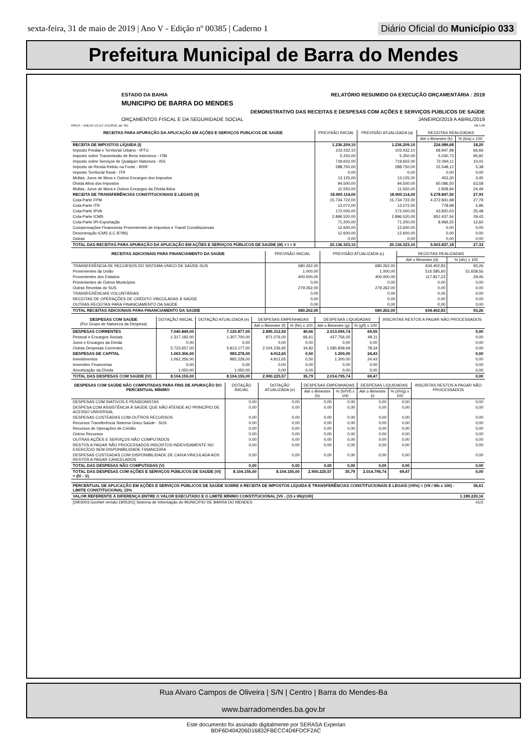sexta-feira, 31 de maio de 2019 | Ano V - Edição nº 00385 | Caderno 1 Diário Oficial do Município 033
Prefeitura Municipal de Barra do Mendes
ESTADO DA BAHIA RELATÓRIO RESUMIDO DA EXECUÇÃO ORÇAMENTÁRIA : 2019
MUNICIPIO DE BARRA DO MENDES
DEMONSTRATIVO DAS RECEITAS E DESPESAS COM AÇÕES E SERVIÇOS PÚBLICOS DE SAÚDE
ORÇAMENTOS FISCAL E DA SEGURIDADE SOCIAL JANEIRO/2019 A ABRIL/2019
RREO – ANEXO 12 (LC 141/2012, art. 35) R$ 1,00
| RECEITAS PARA APURAÇÃO DA APLICAÇÃO EM AÇÕES E SERVIÇOS PÚBLICOS DE SAÚDE | PREVISÃO INICIAL | PREVISÃO ATUALIZADA (a) | RECEITAS REALIZADAS | |
| --- | --- | --- | --- | --- |
| | | | Até o Bimestre (b) | % (b/a) x 100 |
| RECEITA DE IMPOSTOS LÍQUIDA (I) | 1.236.209,10 | 1.236.209,10 | 224.989,68 | 18,20 |
| Imposto Predial e Territorial Urbano - IPTU | 103.432,10 | 103.432,10 | 68.947,98 | 66,66 |
| Imposto sobre Transmissão de Bens Intervivos - ITBI | 5.250,00 | 5.250,00 | 5.030,73 | 95,82 |
| Imposto sobre Serviços de Qualquer Natureza - ISS | 719.602,00 | 719.602,00 | 72.094,11 | 10,02 |
| Imposto de Renda Retido na Fonte - IRRF | 288.750,00 | 288.750,00 | 15.548,12 | 5,38 |
| Imposto Territorial Rural - ITR | 0,00 | 0,00 | 0,00 | 0,00 |
| Multas, Juros de Mora e Outros Encargos dos Impostos | 13.125,00 | 13.125,00 | 453,30 | 3,45 |
| Dívida Ativa dos Impostos | 94.500,00 | 94.500,00 | 60.086,50 | 63,58 |
| Multas, Juros de Mora e Outros Encargos da Dívida Ativa | 11.550,00 | 11.550,00 | 2.828,94 | 24,49 |
| RECEITA DE TRANSFERÊNCIAS CONSTITUCIONAIS E LEGAIS (II) | 18.900.114,00 | 18.900.114,00 | 5.278.847,50 | 27,93 |
| Cota-Parte FPM | 15.734.722,00 | 15.734.722,00 | 4.372.841,68 | 27,79 |
| Cota-Parte ITR | 13.072,00 | 13.072,00 | 778,98 | 5,96 |
| Cota-Parte IPVA | 172.000,00 | 172.000,00 | 43.820,03 | 25,48 |
| Cota-Parte ICMS | 2.896.520,00 | 2.896.520,00 | 852.437,56 | 29,43 |
| Cota-Parte IPI-Exportação | 71.200,00 | 71.200,00 | 8.969,25 | 12,60 |
| Compensações Financeiras Provenientes de Impostos e Transf Constitucionais | 12.600,00 | 12.600,00 | 0,00 | 0,00 |
| Desoneração ICMS (LC 87/96) | 12.600,00 | 12.600,00 | 0,00 | 0,00 |
| Outras | 0,00 | 0,00 | 0,00 | 0,00 |
| TOTAL DAS RECEITAS PARA APURAÇÃO DA APLICAÇÃO EM AÇÕES E SERVIÇOS PÚBLICOS DE SAÚDE (III) = I + II | 20.136.323,10 | 20.136.323,10 | 5.503.837,18 | 27,33 |
| RECEITAS ADICIONAIS PARA FINANCIAMENTO DA SAÚDE | PREVISÃO INICIAL | PREVISÃO ATUALIZADA (c) | RECEITAS REALIZADAS | |
| --- | --- | --- | --- | --- |
| | | | Até o Bimestre (d) | % (d/c) x 100 |
| TRANSFERÊNCIA DE RECURSOS DO SISTEMA ÚNICO DE SAÚDE-SUS | 680.262,00 | 680.262,00 | 634.402,83 | 93,26 |
| Provenientes da União | 1.000,00 | 1.000,00 | 516.585,60 | 51.658,56 |
| Provenientes dos Estados | 400.000,00 | 400.000,00 | 117.817,23 | 29,45 |
| Provenientes de Outros Municípios | 0,00 | 0,00 | 0,00 | 0,00 |
| Outras Receitas do SUS | 279.262,00 | 279.262,00 | 0,00 | 0,00 |
| TRANSFERÊNCIAS VOLUNTÁRIAS | 0,00 | 0,00 | 0,00 | 0,00 |
| RECEITAS DE OPERAÇÕES DE CRÉDITO VINCULADAS À SAÚDE | 0,00 | 0,00 | 0,00 | 0,00 |
| OUTRAS RECEITAS PARA FINANCIAMENTO DA SAÚDE | 0,00 | 0,00 | 0,00 | 0,00 |
| TOTAL RECEITAS ADICIONAIS PARA FINANCIAMENTO DA SAÚDE | 680.262,00 | 680.262,00 | 634.402,83 | 93,26 |
| DESPESAS COM SAÚDE (Por Grupo de Natureza da Despesa) | DOTAÇÃO INICIAL | DOTAÇÃO ATUALIZADA (e) | DESPESAS EMPENHADAS | | DESPESAS LIQUIDADAS | | INSCRITAS RESTOS A PAGAR NÃO PROCESSADOS |
| --- | --- | --- | --- | --- | --- | --- | --- |
| | | | Até o Bimestre (f) | % (f/e) x 100 | Até o Bimestre (g) | % (g/f) x 100 | |
| DESPESAS CORRENTES | 7.040.849,00 | 7.120.877,00 | 2.895.312,92 | 40,66 | 2.013.595,74 | 69,55 | 0,00 |
| Pessoal e Encargos Sociais | 1.317.192,00 | 1.307.700,00 | 871.076,00 | 66,61 | 427.756,05 | 49,11 | 0,00 |
| Juros e Encargos da Dívida | 0,00 | 0,00 | 0,00 | 0,00 | 0,00 | 0,00 | 0,00 |
| Outras Despesas Correntes | 5.723.657,00 | 5.813.177,00 | 2.024.236,92 | 34,82 | 1.585.839,69 | 78,34 | 0,00 |
| DESPESAS DE CAPITAL | 1.063.306,00 | 983.278,00 | 4.912,65 | 0,50 | 1.200,00 | 24,43 | 0,00 |
| Investimentos | 1.062.256,00 | 982.228,00 | 4.912,65 | 0,50 | 1.200,00 | 24,43 | 0,00 |
| Inversões Financeiras | 0,00 | 0,00 | 0,00 | 0,00 | 0,00 | 0,00 | 0,00 |
| Amortização da Dívida | 1.050,00 | 1.050,00 | 0,00 | 0,00 | 0,00 | 0,00 | 0,00 |
| TOTAL DAS DESPESAS COM SAÚDE (IV) | 8.104.155,00 | 8.104.155,00 | 2.900.225,57 | 35,79 | 2.014.795,74 | 69,47 | 0,00 |
| DESPESAS COM SAÚDE NÃO COMPUTADAS PARA FINS DE APURAÇÃO DO PERCENTUAL MÍNIMO | DOTAÇÃO INICIAL | DOTAÇÃO ATUALIZADA (e) | DESPESAS EMPENHADAS | | DESPESAS LIQUIDADAS | | INSCRITAS RESTOS A PAGAR NÃO PROCESSADOS |
| --- | --- | --- | --- | --- | --- | --- | --- |
| | | | Até o Bimestre (h) | % (h/IVf) x 100 | Até o Bimestre (i) | % (i/IVg) x 100 | |
| DESPESAS COM INATIVOS E PENSIONISTAS | 0,00 | 0,00 | 0,00 | 0,00 | 0,00 | 0,00 | 0,00 |
| DESPESA COM ASSISTÊNCIA À SAÚDE QUE NÃO ATENDE AO PRINCÍPIO DE ACESSO UNIVERSAL | 0,00 | 0,00 | 0,00 | 0,00 | 0,00 | 0,00 | 0,00 |
| DESPESAS CUSTEADAS COM OUTROS RECURSOS | 0,00 | 0,00 | 0,00 | 0,00 | 0,00 | 0,00 | 0,00 |
| Recursos Transferência Sistema Único Saúde - SUS | 0,00 | 0,00 | 0,00 | 0,00 | 0,00 | 0,00 | 0,00 |
| Recursos de Operações de Crédito | 0,00 | 0,00 | 0,00 | 0,00 | 0,00 | 0,00 | 0,00 |
| Outros Recursos | 0,00 | 0,00 | 0,00 | 0,00 | 0,00 | 0,00 | 0,00 |
| OUTRAS AÇÕES E SERVIÇOS NÃO COMPUTADOS | 0,00 | 0,00 | 0,00 | 0,00 | 0,00 | 0,00 | 0,00 |
| RESTOS A PAGAR NÃO PROCESSADOS INSCRITOS INDEVIDAMENTE NO EXERCÍCIO SEM DISPONIBILIDADE FINANCEIRA | 0,00 | 0,00 | 0,00 | 0,00 | 0,00 | 0,00 | 0,00 |
| DESPESAS CUSTEADAS COM DISPONIBILIDADE DE CAIXA VINCULADA AOS RESTOS A PAGAR CANCELADOS | 0,00 | 0,00 | 0,00 | 0,00 | 0,00 | 0,00 | 0,00 |
| TOTAL DAS DESPESAS NÃO COMPUTADAS (V) | 0,00 | 0,00 | 0,00 | 0,00 | 0,00 | 0,00 | 0,00 |
| TOTAL DAS DESPESAS COM AÇÕES E SERVIÇOS PÚBLICOS DE SAÚDE (VI) = (IV - V) | 8.104.155,00 | 8.104.155,00 | 2.900.225,57 | 35,79 | 2.014.795,74 | 69,47 | 0,00 |
| PERCENTUAL DE APLICAÇÃO EM AÇÕES E SERVIÇOS PÚBLICOS DE SAÚDE SOBRE A RECEITA DE IMPOSTOS LÍQUIDA E TRANSFERÊNCIAS CONSTITUCIONAIS E LEGAIS (VII%) = (VII / IIIb x 100) - LIMITE CONSTITUCIONAL 15% | 36,61 |
| VALOR REFERENTE À DIFERENÇA ENTRE O VALOR EXECUTADO E O LIMITE MÍNIMO CONSTITUCIONAL [VIi - (15 x IIIb)/100] | 1.189.220,16 |
| [2903003:GovNet versão:1905301] Sistema de Informação do MUNICIPIO DE BARRA DO MENDES | #1/2 |
Rua Alvaro Campos de Oliveira | S/N | Centro | Barra do Mendes-Ba
www.barradomendes.ba.gov.br
Este documento foi assinado digitalmente por SERASA Experian
BDF6D404206D16832FBECC4D6FDCF2AC